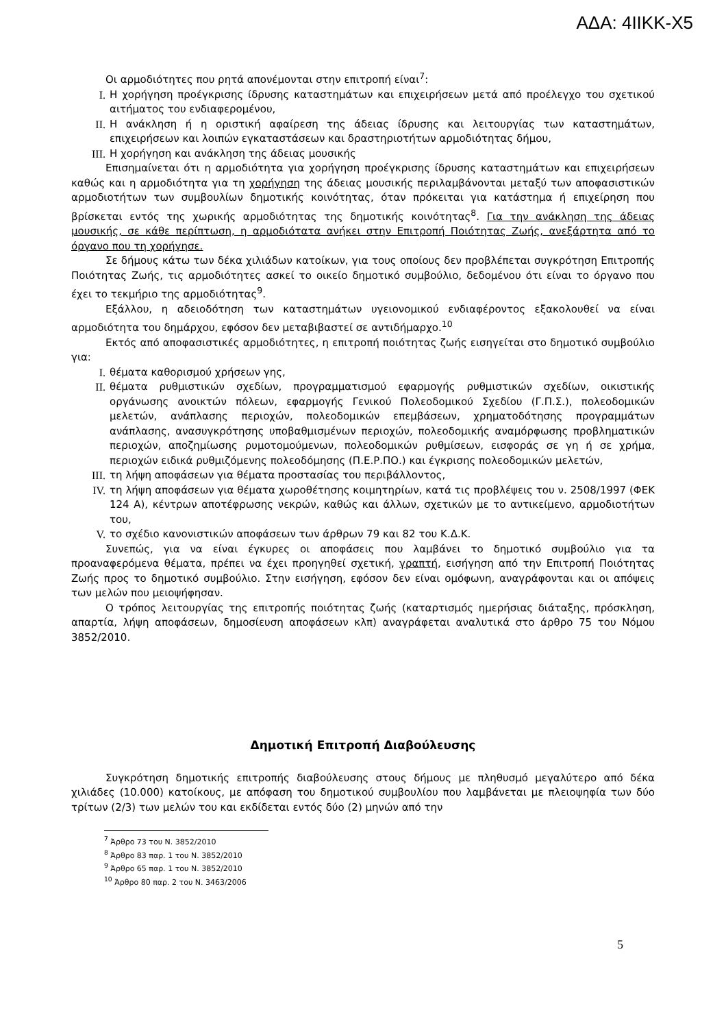ΑΔΑ: 4ΙΙΚΚ-Χ5
Οι αρμοδιότητες που ρητά απονέμονται στην επιτροπή είναι<sup>7</sup>:
I. Η χορήγηση προέγκρισης ίδρυσης καταστημάτων και επιχειρήσεων μετά από προέλεγχο του σχετικού αιτήματος του ενδιαφερομένου,
II. Η ανάκληση ή η οριστική αφαίρεση της άδειας ίδρυσης και λειτουργίας των καταστημάτων, επιχειρήσεων και λοιπών εγκαταστάσεων και δραστηριοτήτων αρμοδιότητας δήμου,
III. Η χορήγηση και ανάκληση της άδειας μουσικής
Επισημαίνεται ότι η αρμοδιότητα για χορήγηση προέγκρισης ίδρυσης καταστημάτων και επιχειρήσεων καθώς και η αρμοδιότητα για τη χορήγηση της άδειας μουσικής περιλαμβάνονται μεταξύ των αποφασιστικών αρμοδιοτήτων των συμβουλίων δημοτικής κοινότητας, όταν πρόκειται για κατάστημα ή επιχείρηση που βρίσκεται εντός της χωρικής αρμοδιότητας της δημοτικής κοινότητας<sup>8</sup>. Για την ανάκληση της άδειας μουσικής, σε κάθε περίπτωση, η αρμοδιότατα ανήκει στην Επιτροπή Ποιότητας Ζωής, ανεξάρτητα από το όργανο που τη χορήγησε.
Σε δήμους κάτω των δέκα χιλιάδων κατοίκων, για τους οποίους δεν προβλέπεται συγκρότηση Επιτροπής Ποιότητας Ζωής, τις αρμοδιότητες ασκεί το οικείο δημοτικό συμβούλιο, δεδομένου ότι είναι το όργανο που έχει το τεκμήριο της αρμοδιότητας<sup>9</sup>.
Εξάλλου, η αδειοδότηση των καταστημάτων υγειονομικού ενδιαφέροντος εξακολουθεί να είναι αρμοδιότητα του δημάρχου, εφόσον δεν μεταβιβαστεί σε αντιδήμαρχο.<sup>10</sup>
Εκτός από αποφασιστικές αρμοδιότητες, η επιτροπή ποιότητας ζωής εισηγείται στο δημοτικό συμβούλιο για:
I. θέματα καθορισμού χρήσεων γης,
II. θέματα ρυθμιστικών σχεδίων, προγραμματισμού εφαρμογής ρυθμιστικών σχεδίων, οικιστικής οργάνωσης ανοικτών πόλεων, εφαρμογής Γενικού Πολεοδομικού Σχεδίου (Γ.Π.Σ.), πολεοδομικών μελετών, ανάπλασης περιοχών, πολεοδομικών επεμβάσεων, χρηματοδότησης προγραμμάτων ανάπλασης, ανασυγκρότησης υποβαθμισμένων περιοχών, πολεοδομικής αναμόρφωσης προβληματικών περιοχών, αποζημίωσης ρυμοτομούμενων, πολεοδομικών ρυθμίσεων, εισφοράς σε γη ή σε χρήμα, περιοχών ειδικά ρυθμιζόμενης πολεοδόμησης (Π.Ε.Ρ.ΠΟ.) και έγκρισης πολεοδομικών μελετών,
III. τη λήψη αποφάσεων για θέματα προστασίας του περιβάλλοντος,
IV. τη λήψη αποφάσεων για θέματα χωροθέτησης κοιμητηρίων, κατά τις προβλέψεις του ν. 2508/1997 (ΦΕΚ 124 Α), κέντρων αποτέφρωσης νεκρών, καθώς και άλλων, σχετικών με το αντικείμενο, αρμοδιοτήτων του,
V. το σχέδιο κανονιστικών αποφάσεων των άρθρων 79 και 82 του Κ.Δ.Κ.
Συνεπώς, για να είναι έγκυρες οι αποφάσεις που λαμβάνει το δημοτικό συμβούλιο για τα προαναφερόμενα θέματα, πρέπει να έχει προηγηθεί σχετική, γραπτή, εισήγηση από την Επιτροπή Ποιότητας Ζωής προς το δημοτικό συμβούλιο. Στην εισήγηση, εφόσον δεν είναι ομόφωνη, αναγράφονται και οι απόψεις των μελών που μειοψήφησαν.
Ο τρόπος λειτουργίας της επιτροπής ποιότητας ζωής (καταρτισμός ημερήσιας διάταξης, πρόσκληση, απαρτία, λήψη αποφάσεων, δημοσίευση αποφάσεων κλπ) αναγράφεται αναλυτικά στο άρθρο 75 του Νόμου 3852/2010.
Δημοτική Επιτροπή Διαβούλευσης
Συγκρότηση δημοτικής επιτροπής διαβούλευσης στους δήμους με πληθυσμό μεγαλύτερο από δέκα χιλιάδες (10.000) κατοίκους, με απόφαση του δημοτικού συμβουλίου που λαμβάνεται με πλειοψηφία των δύο τρίτων (2/3) των μελών του και εκδίδεται εντός δύο (2) μηνών από την
<sup>7</sup> Άρθρο 73 του Ν. 3852/2010
<sup>8</sup> Άρθρο 83 παρ. 1 του Ν. 3852/2010
<sup>9</sup> Άρθρο 65 παρ. 1 του Ν. 3852/2010
<sup>10</sup> Άρθρο 80 παρ. 2 του Ν. 3463/2006
5